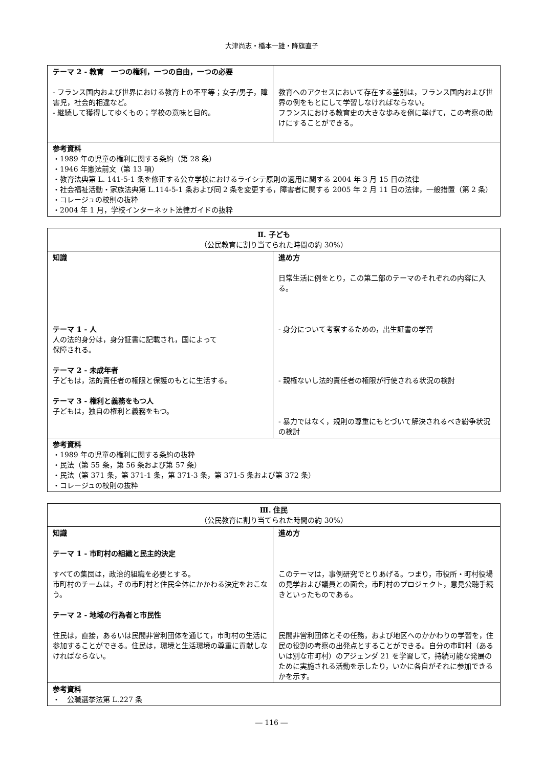大津尚志・橋本一雄・降旗直子
| テーマ 2 - 教育 一つの権利，一つの自由，一つの必要 - フランス国内および世界における教育上の不平等；女子/男子，障害児，社会的相違など。 - 継続して獲得してゆくもの；学校の意味と目的。 | 教育へのアクセスにおいて存在する差別は，フランス国内および世界の例をもとにして学習しなければならない。 フランスにおける教育史の大きな歩みを例に挙げて，この考察の助けにすることができる。 |
| 参考資料 ・1989 年の児童の権利に関する条約（第 28 条） ・1946 年憲法前文（第 13 項） ・教育法典第 L. 141-5-1 条を修正する公立学校におけるライシテ原則の適用に関する 2004 年 3 月 15 日の法律 ・社会福祉活動・家族法典第 L.114-5-1 条および同 2 条を変更する，障害者に関する 2005 年 2 月 11 日の法律，一般措置（第 2 条） ・コレージュの校則の抜粋 ・2004 年 1 月，学校インターネット法律ガイドの抜粋 | |
| Ⅱ. 子ども （公民教育に割り当てられた時間の約 30%） | |
| --- | --- |
| 知識 テーマ 1 - 人 人の法的身分は，身分証書に記載され，国によって 保障される。 テーマ 2 - 未成年者 子どもは，法的責任者の権限と保護のもとに生活する。 テーマ 3 - 権利と義務をもつ人 子どもは，独自の権利と義務をもつ。 | 進め方 日常生活に例をとり，この第二部のテーマのそれぞれの内容に入る。 - 身分について考察するための，出生証書の学習 - 親権ないし法的責任者の権限が行使される状況の検討 - 暴力ではなく，規則の尊重にもとづいて解決されるべき紛争状況の検討 |
| 参考資料 ・1989 年の児童の権利に関する条約の抜粋 ・民法（第 55 条，第 56 条および第 57 条） ・民法（第 371 条，第 371-1 条，第 371-3 条，第 371-5 条および第 372 条） ・コレージュの校則の抜粋 | |
| Ⅲ. 住民 （公民教育に割り当てられた時間の約 30%） | |
| --- | --- |
| 知識 テーマ 1 - 市町村の組織と民主的決定 すべての集団は，政治的組織を必要とする。 市町村のチームは，その市町村と住民全体にかかわる決定をおこなう。 テーマ 2 - 地域の行為者と市民性 住民は，直接，あるいは民間非営利団体を通じて，市町村の生活に参加することができる。住民は，環境と生活環境の尊重に貢献しなければならない。 | 進め方 このテーマは，事例研究でとりあげる。つまり，市役所・町村役場の見学および議員との面会，市町村のプロジェクト，意見公聴手続きといったものである。 民間非営利団体とその任務，および地区へのかかわりの学習を，住民の役割の考察の出発点とすることができる。自分の市町村（あるいは別な市町村）のアジェンダ 21 を学習して，持続可能な発展のために実施される活動を示したり，いかに各自がそれに参加できるかを示す。 |
| 参考資料 ・ 公職選挙法第 L.227 条 | |
― 116 ―